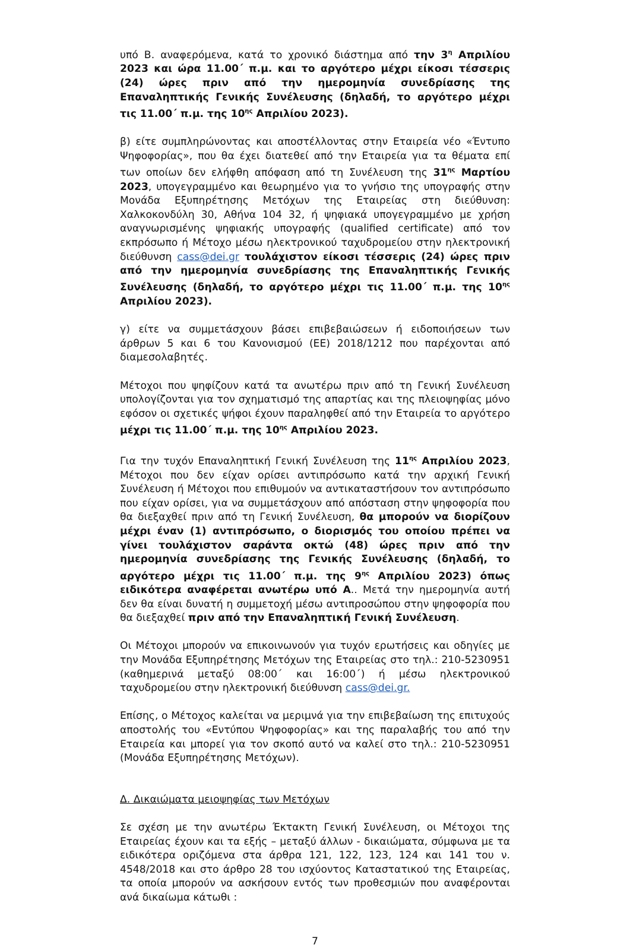υπό Β. αναφερόμενα, κατά το χρονικό διάστημα από την 3<sup>η</sup> Απριλίου 2023 και ώρα 11.00΄ π.μ. και το αργότερο μέχρι είκοσι τέσσερις (24) ώρες πριν από την ημερομηνία συνεδρίασης της Επαναληπτικής Γενικής Συνέλευσης (δηλαδή, το αργότερο μέχρι τις 11.00΄ π.μ. της 10<sup>ης</sup> Απριλίου 2023).
β) είτε συμπληρώνοντας και αποστέλλοντας στην Εταιρεία νέο «Έντυπο Ψηφοφορίας», που θα έχει διατεθεί από την Εταιρεία για τα θέματα επί των οποίων δεν ελήφθη απόφαση από τη Συνέλευση της 31<sup>ης</sup> Μαρτίου 2023, υπογεγραμμένο και θεωρημένο για το γνήσιο της υπογραφής στην Μονάδα Εξυπηρέτησης Μετόχων της Εταιρείας στη διεύθυνση: Χαλκοκονδύλη 30, Αθήνα 104 32, ή ψηφιακά υπογεγραμμένο με χρήση αναγνωρισμένης ψηφιακής υπογραφής (qualified certificate) από τον εκπρόσωπο ή Μέτοχο μέσω ηλεκτρονικού ταχυδρομείου στην ηλεκτρονική διεύθυνση cass@dei.gr τουλάχιστον είκοσι τέσσερις (24) ώρες πριν από την ημερομηνία συνεδρίασης της Επαναληπτικής Γενικής Συνέλευσης (δηλαδή, το αργότερο μέχρι τις 11.00΄ π.μ. της 10<sup>ης</sup> Απριλίου 2023).
γ) είτε να συμμετάσχουν βάσει επιβεβαιώσεων ή ειδοποιήσεων των άρθρων 5 και 6 του Κανονισμού (ΕΕ) 2018/1212 που παρέχονται από διαμεσολαβητές.
Μέτοχοι που ψηφίζουν κατά τα ανωτέρω πριν από τη Γενική Συνέλευση υπολογίζονται για τον σχηματισμό της απαρτίας και της πλειοψηφίας μόνο εφόσον οι σχετικές ψήφοι έχουν παραληφθεί από την Εταιρεία το αργότερο μέχρι τις 11.00΄ π.μ. της 10<sup>ης</sup> Απριλίου 2023.
Για την τυχόν Επαναληπτική Γενική Συνέλευση της 11<sup>ης</sup> Απριλίου 2023, Μέτοχοι που δεν είχαν ορίσει αντιπρόσωπο κατά την αρχική Γενική Συνέλευση ή Μέτοχοι που επιθυμούν να αντικαταστήσουν τον αντιπρόσωπο που είχαν ορίσει, για να συμμετάσχουν από απόσταση στην ψηφοφορία που θα διεξαχθεί πριν από τη Γενική Συνέλευση, θα μπορούν να διορίζουν μέχρι έναν (1) αντιπρόσωπο, ο διορισμός του οποίου πρέπει να γίνει τουλάχιστον σαράντα οκτώ (48) ώρες πριν από την ημερομηνία συνεδρίασης της Γενικής Συνέλευσης (δηλαδή, το αργότερο μέχρι τις 11.00΄ π.μ. της 9<sup>ης</sup> Απριλίου 2023) όπως ειδικότερα αναφέρεται ανωτέρω υπό Α.. Μετά την ημερομηνία αυτή δεν θα είναι δυνατή η συμμετοχή μέσω αντιπροσώπου στην ψηφοφορία που θα διεξαχθεί πριν από την Επαναληπτική Γενική Συνέλευση.
Οι Μέτοχοι μπορούν να επικοινωνούν για τυχόν ερωτήσεις και οδηγίες με την Μονάδα Εξυπηρέτησης Μετόχων της Εταιρείας στο τηλ.: 210-5230951 (καθημερινά μεταξύ 08:00΄ και 16:00΄) ή μέσω ηλεκτρονικού ταχυδρομείου στην ηλεκτρονική διεύθυνση cass@dei.gr.
Επίσης, ο Μέτοχος καλείται να μεριμνά για την επιβεβαίωση της επιτυχούς αποστολής του «Εντύπου Ψηφοφορίας» και της παραλαβής του από την Εταιρεία και μπορεί για τον σκοπό αυτό να καλεί στο τηλ.: 210-5230951 (Μονάδα Εξυπηρέτησης Μετόχων).
Δ. Δικαιώματα μειοψηφίας των Μετόχων
Σε σχέση με την ανωτέρω Έκτακτη Γενική Συνέλευση, οι Μέτοχοι της Εταιρείας έχουν και τα εξής – μεταξύ άλλων - δικαιώματα, σύμφωνα με τα ειδικότερα οριζόμενα στα άρθρα 121, 122, 123, 124 και 141 του ν. 4548/2018 και στο άρθρο 28 του ισχύοντος Καταστατικού της Εταιρείας, τα οποία μπορούν να ασκήσουν εντός των προθεσμιών που αναφέρονται ανά δικαίωμα κάτωθι :
7